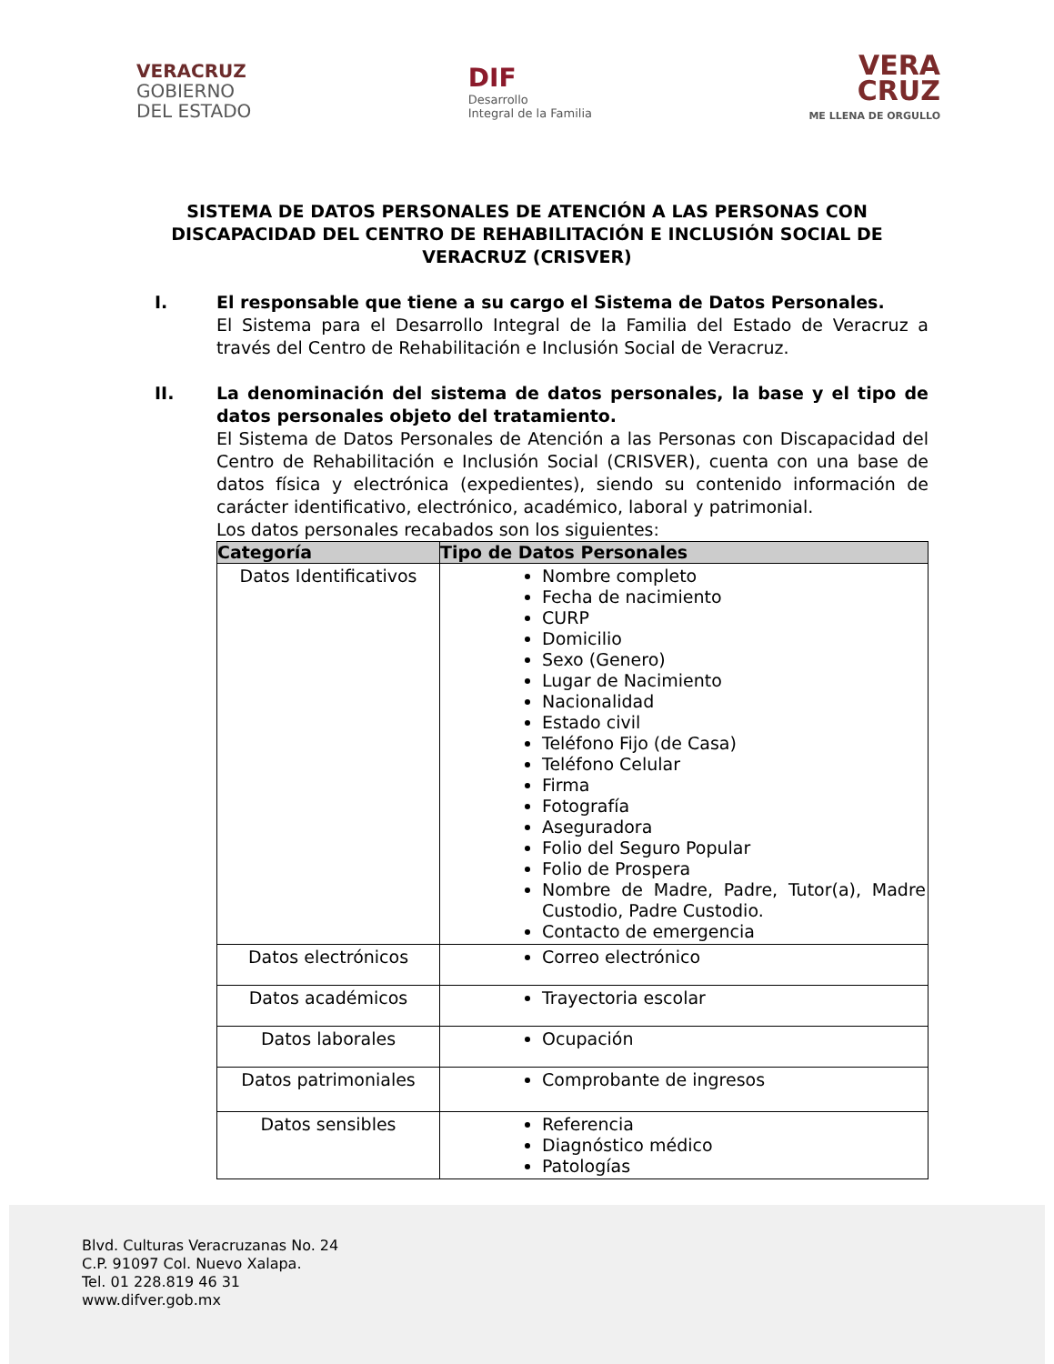VERACRUZ
GOBIERNO
DEL ESTADO
DIF
Desarrollo
Integral de la Familia
VERA
CRUZ
ME LLENA DE ORGULLO
SISTEMA DE DATOS PERSONALES DE ATENCIÓN A LAS PERSONAS CON DISCAPACIDAD DEL CENTRO DE REHABILITACIÓN E INCLUSIÓN SOCIAL DE VERACRUZ (CRISVER)
I. El responsable que tiene a su cargo el Sistema de Datos Personales.
El Sistema para el Desarrollo Integral de la Familia del Estado de Veracruz a través del Centro de Rehabilitación e Inclusión Social de Veracruz.
II. La denominación del sistema de datos personales, la base y el tipo de datos personales objeto del tratamiento.
El Sistema de Datos Personales de Atención a las Personas con Discapacidad del Centro de Rehabilitación e Inclusión Social (CRISVER), cuenta con una base de datos física y electrónica (expedientes), siendo su contenido información de carácter identificativo, electrónico, académico, laboral y patrimonial.
Los datos personales recabados son los siguientes:
| Categoría | Tipo de Datos Personales |
| --- | --- |
| Datos Identificativos | Nombre completo Fecha de nacimiento CURP Domicilio Sexo (Genero) Lugar de Nacimiento Nacionalidad Estado civil Teléfono Fijo (de Casa) Teléfono Celular Firma Fotografía Aseguradora Folio del Seguro Popular Folio de Prospera Nombre de Madre, Padre, Tutor(a), Madre Custodio, Padre Custodio. Contacto de emergencia |
| Datos electrónicos | Correo electrónico |
| Datos académicos | Trayectoria escolar |
| Datos laborales | Ocupación |
| Datos patrimoniales | Comprobante de ingresos |
| Datos sensibles | Referencia Diagnóstico médico Patologías |
Blvd. Culturas Veracruzanas No. 24
C.P. 91097 Col. Nuevo Xalapa.
Tel. 01 228.819 46 31
www.difver.gob.mx